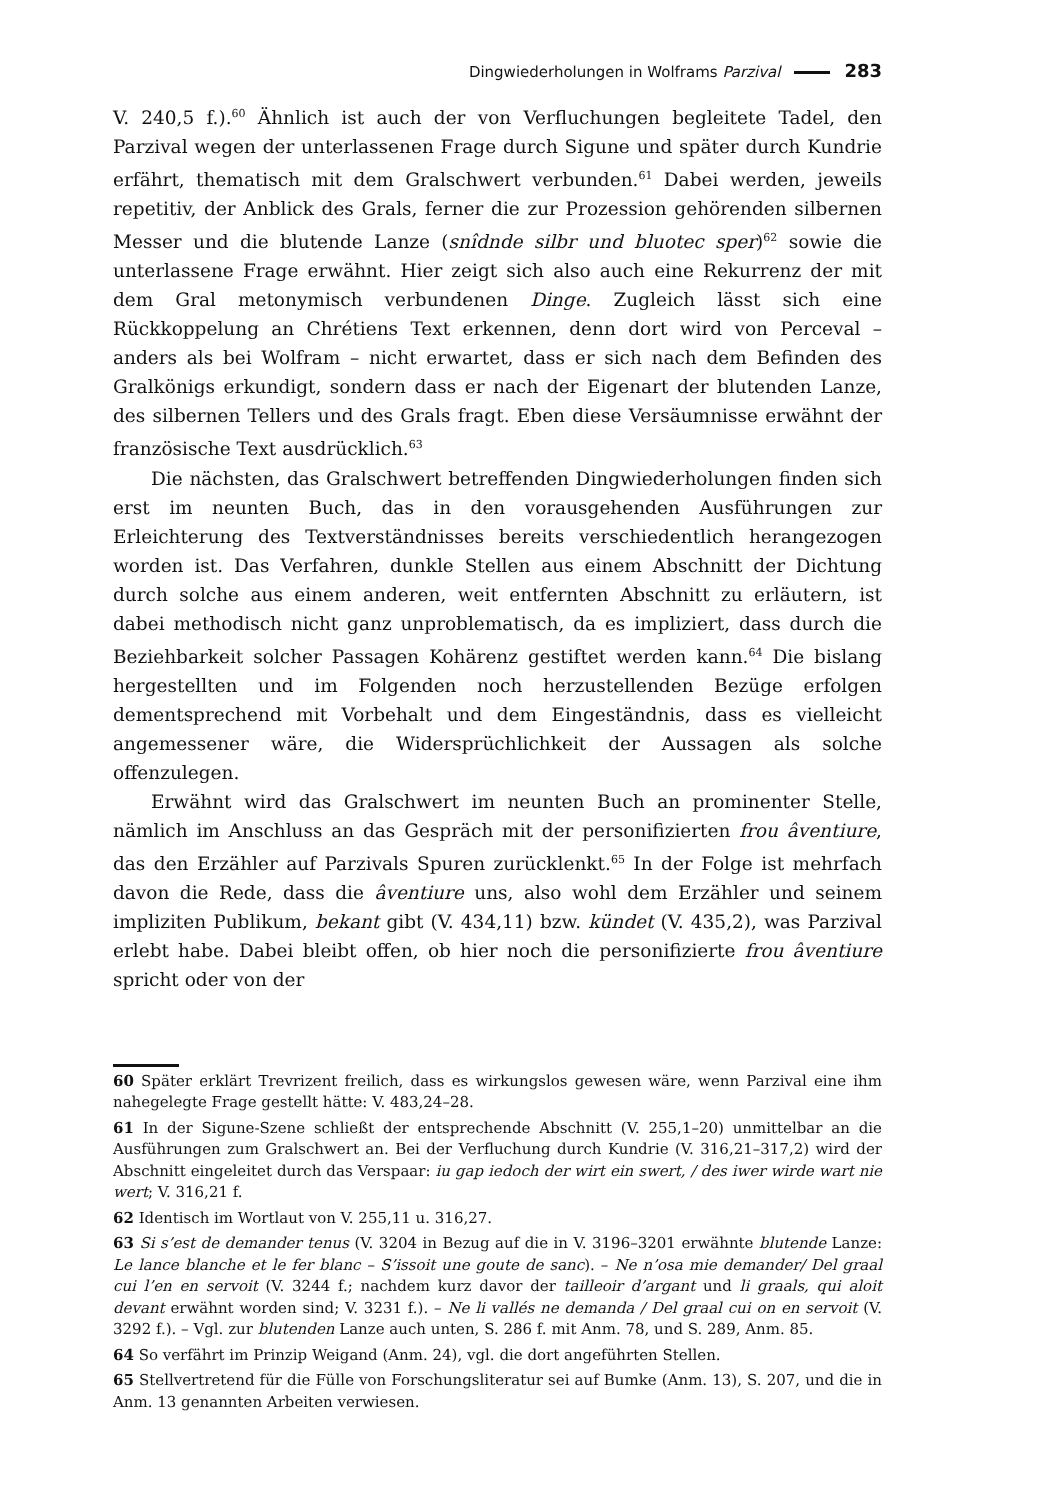Dingwiederholungen in Wolframs Parzival 283
V. 240,5 f.).<sup>60</sup> Ähnlich ist auch der von Verfluchungen begleitete Tadel, den Parzival wegen der unterlassenen Frage durch Sigune und später durch Kundrie erfährt, thematisch mit dem Gralschwert verbunden.<sup>61</sup> Dabei werden, jeweils repetitiv, der Anblick des Grals, ferner die zur Prozession gehörenden silbernen Messer und die blutende Lanze (snîdnde silbr und bluotec sper)<sup>62</sup> sowie die unterlassene Frage erwähnt. Hier zeigt sich also auch eine Rekurrenz der mit dem Gral metonymisch verbundenen Dinge. Zugleich lässt sich eine Rückkoppelung an Chrétiens Text erkennen, denn dort wird von Perceval – anders als bei Wolfram – nicht erwartet, dass er sich nach dem Befinden des Gralkönigs erkundigt, sondern dass er nach der Eigenart der blutenden Lanze, des silbernen Tellers und des Grals fragt. Eben diese Versäumnisse erwähnt der französische Text ausdrücklich.<sup>63</sup>
Die nächsten, das Gralschwert betreffenden Dingwiederholungen finden sich erst im neunten Buch, das in den vorausgehenden Ausführungen zur Erleichterung des Textverständnisses bereits verschiedentlich herangezogen worden ist. Das Verfahren, dunkle Stellen aus einem Abschnitt der Dichtung durch solche aus einem anderen, weit entfernten Abschnitt zu erläutern, ist dabei methodisch nicht ganz unproblematisch, da es impliziert, dass durch die Beziehbarkeit solcher Passagen Kohärenz gestiftet werden kann.<sup>64</sup> Die bislang hergestellten und im Folgenden noch herzustellenden Bezüge erfolgen dementsprechend mit Vorbehalt und dem Eingeständnis, dass es vielleicht angemessener wäre, die Widersprüchlichkeit der Aussagen als solche offenzulegen.
Erwähnt wird das Gralschwert im neunten Buch an prominenter Stelle, nämlich im Anschluss an das Gespräch mit der personifizierten frou âventiure, das den Erzähler auf Parzivals Spuren zurücklenkt.<sup>65</sup> In der Folge ist mehrfach davon die Rede, dass die âventiure uns, also wohl dem Erzähler und seinem impliziten Publikum, bekant gibt (V. 434,11) bzw. kündet (V. 435,2), was Parzival erlebt habe. Dabei bleibt offen, ob hier noch die personifizierte frou âventiure spricht oder von der
60 Später erklärt Trevrizent freilich, dass es wirkungslos gewesen wäre, wenn Parzival eine ihm nahegelegte Frage gestellt hätte: V. 483,24–28.
61 In der Sigune-Szene schließt der entsprechende Abschnitt (V. 255,1–20) unmittelbar an die Ausführungen zum Gralschwert an. Bei der Verfluchung durch Kundrie (V. 316,21–317,2) wird der Abschnitt eingeleitet durch das Verspaar: iu gap iedoch der wirt ein swert, / des iwer wirde wart nie wert; V. 316,21 f.
62 Identisch im Wortlaut von V. 255,11 u. 316,27.
63 Si s’est de demander tenus (V. 3204 in Bezug auf die in V. 3196–3201 erwähnte blutende Lanze: Le lance blanche et le fer blanc – S’issoit une goute de sanc). – Ne n’osa mie demander/ Del graal cui l’en en servoit (V. 3244 f.; nachdem kurz davor der tailleoir d’argant und li graals, qui aloit devant erwähnt worden sind; V. 3231 f.). – Ne li vallés ne demanda / Del graal cui on en servoit (V. 3292 f.). – Vgl. zur blutenden Lanze auch unten, S. 286 f. mit Anm. 78, und S. 289, Anm. 85.
64 So verfährt im Prinzip Weigand (Anm. 24), vgl. die dort angeführten Stellen.
65 Stellvertretend für die Fülle von Forschungsliteratur sei auf Bumke (Anm. 13), S. 207, und die in Anm. 13 genannten Arbeiten verwiesen.